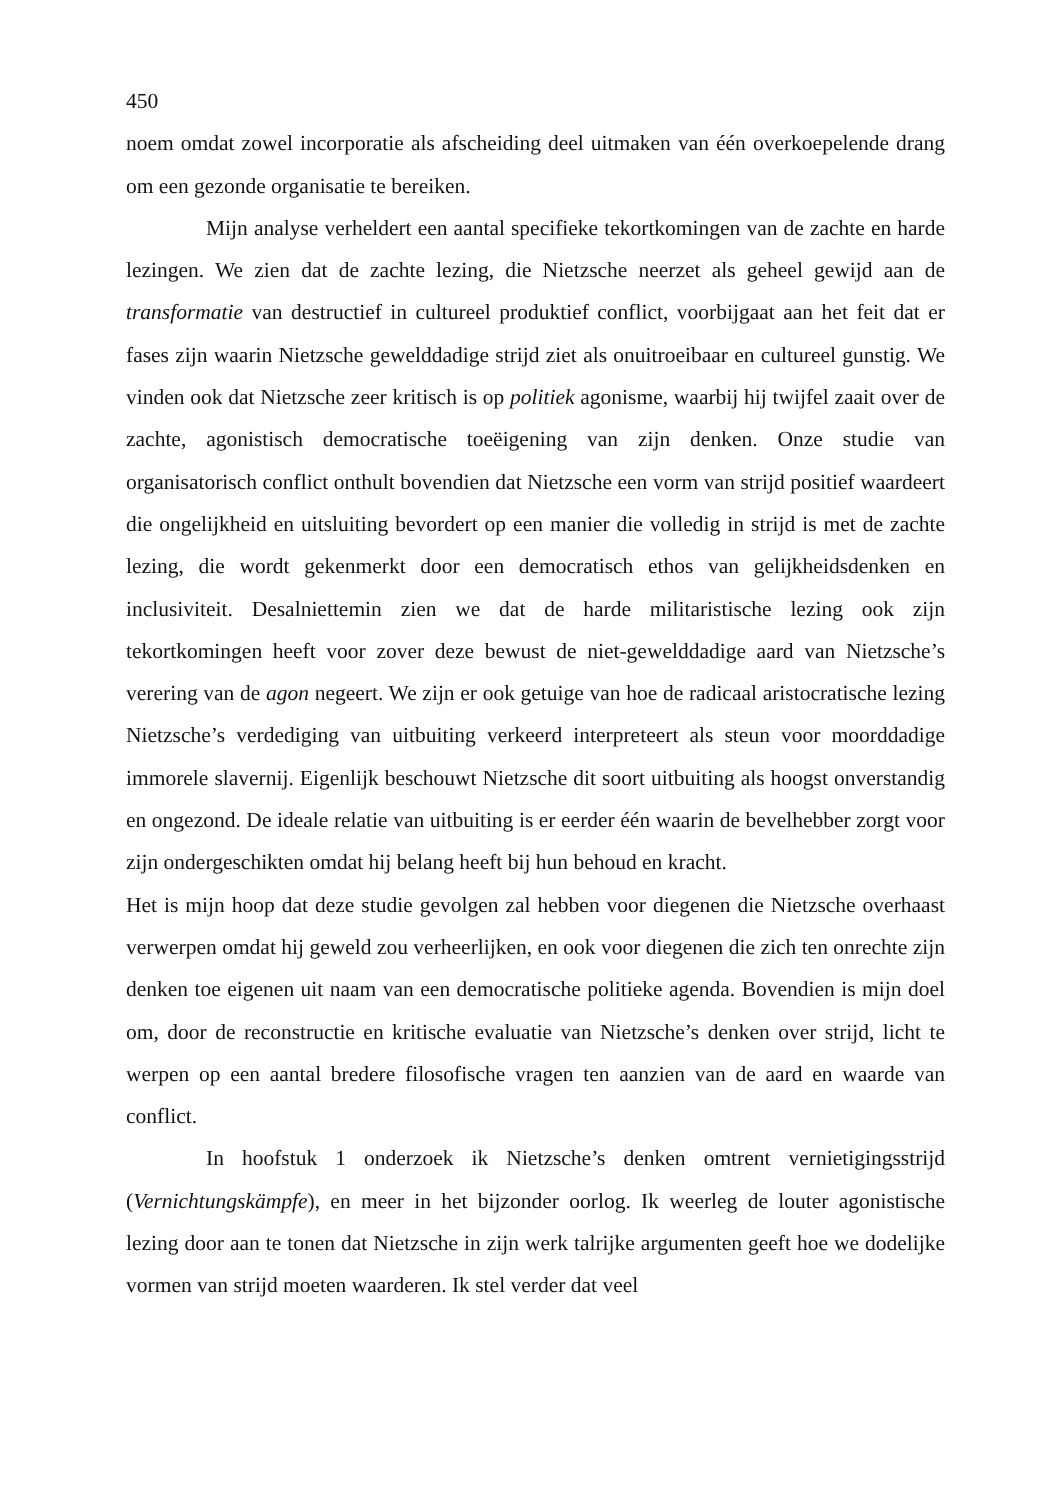450
noem omdat zowel incorporatie als afscheiding deel uitmaken van één overkoepelende drang om een gezonde organisatie te bereiken.
Mijn analyse verheldert een aantal specifieke tekortkomingen van de zachte en harde lezingen. We zien dat de zachte lezing, die Nietzsche neerzet als geheel gewijd aan de transformatie van destructief in cultureel produktief conflict, voorbijgaat aan het feit dat er fases zijn waarin Nietzsche gewelddadige strijd ziet als onuitroeibaar en cultureel gunstig. We vinden ook dat Nietzsche zeer kritisch is op politiek agonisme, waarbij hij twijfel zaait over de zachte, agonistisch democratische toeëigening van zijn denken. Onze studie van organisatorisch conflict onthult bovendien dat Nietzsche een vorm van strijd positief waardeert die ongelijkheid en uitsluiting bevordert op een manier die volledig in strijd is met de zachte lezing, die wordt gekenmerkt door een democratisch ethos van gelijkheidsdenken en inclusiviteit. Desalniettemin zien we dat de harde militaristische lezing ook zijn tekortkomingen heeft voor zover deze bewust de niet-gewelddadige aard van Nietzsche’s verering van de agon negeert. We zijn er ook getuige van hoe de radicaal aristocratische lezing Nietzsche’s verdediging van uitbuiting verkeerd interpreteert als steun voor moorddadige immorele slavernij. Eigenlijk beschouwt Nietzsche dit soort uitbuiting als hoogst onverstandig en ongezond. De ideale relatie van uitbuiting is er eerder één waarin de bevelhebber zorgt voor zijn ondergeschikten omdat hij belang heeft bij hun behoud en kracht.
Het is mijn hoop dat deze studie gevolgen zal hebben voor diegenen die Nietzsche overhaast verwerpen omdat hij geweld zou verheerlijken, en ook voor diegenen die zich ten onrechte zijn denken toe eigenen uit naam van een democratische politieke agenda. Bovendien is mijn doel om, door de reconstructie en kritische evaluatie van Nietzsche’s denken over strijd, licht te werpen op een aantal bredere filosofische vragen ten aanzien van de aard en waarde van conflict.
In hoofstuk 1 onderzoek ik Nietzsche’s denken omtrent vernietigingsstrijd (Vernichtungskämpfe), en meer in het bijzonder oorlog. Ik weerleg de louter agonistische lezing door aan te tonen dat Nietzsche in zijn werk talrijke argumenten geeft hoe we dodelijke vormen van strijd moeten waarderen. Ik stel verder dat veel